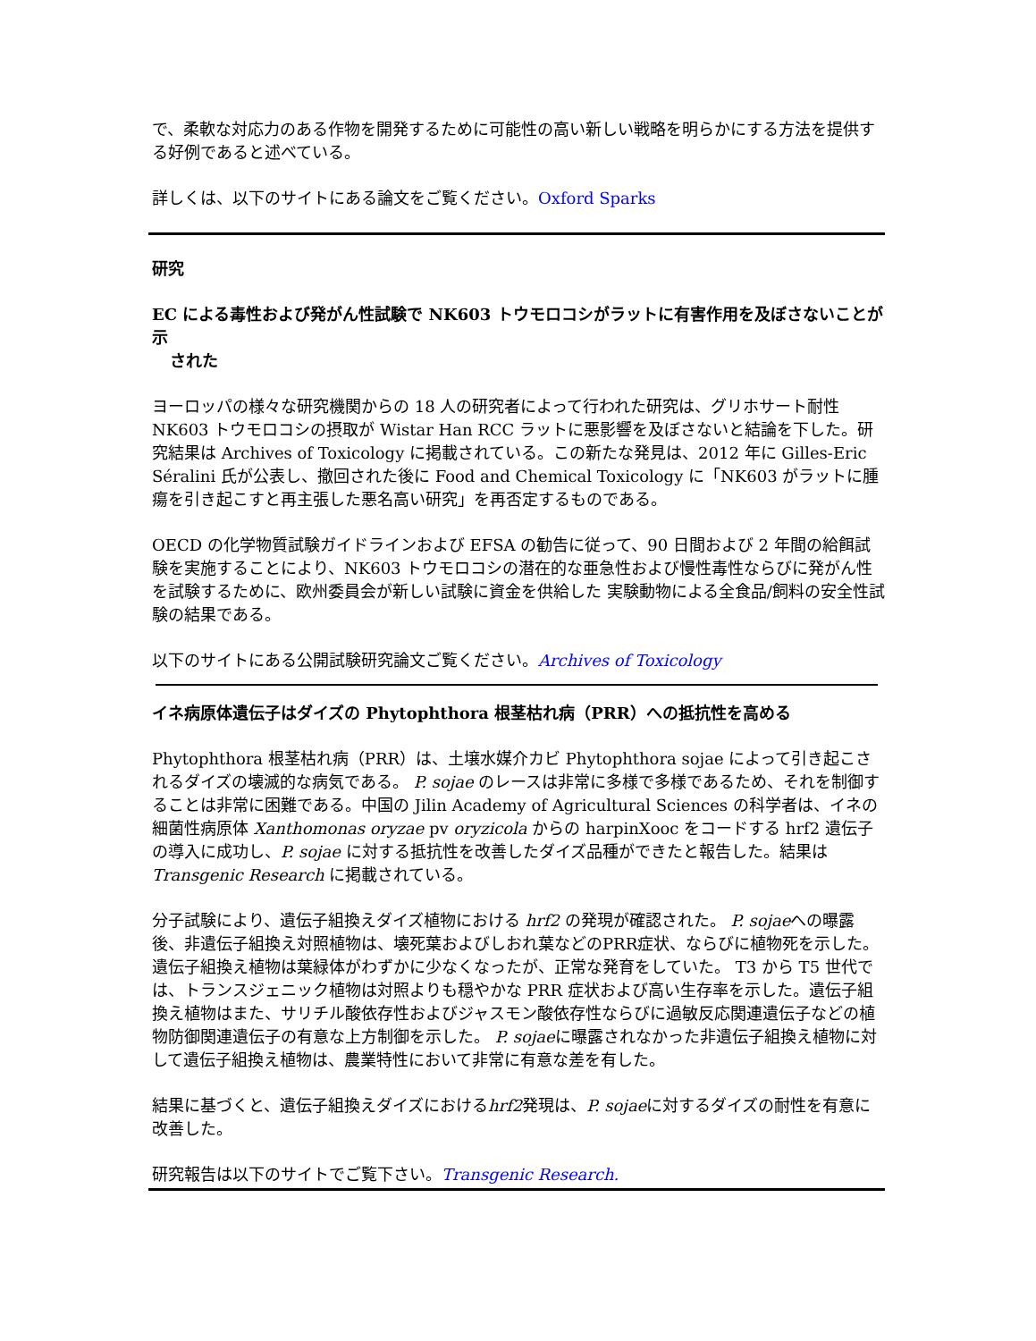で、柔軟な対応力のある作物を開発するために可能性の高い新しい戦略を明らかにする方法を提供する好例であると述べている。
詳しくは、以下のサイトにある論文をご覧ください。Oxford Sparks
研究
EC による毒性および発がん性試験で NK603 トウモロコシがラットに有害作用を及ぼさないことが示
された
ヨーロッパの様々な研究機関からの 18 人の研究者によって行われた研究は、グリホサート耐性 NK603 トウモロコシの摂取が Wistar Han RCC ラットに悪影響を及ぼさないと結論を下した。研究結果は Archives of Toxicology に掲載されている。この新たな発見は、2012 年に Gilles-Eric Séralini 氏が公表し、撤回された後に Food and Chemical Toxicology に「NK603 がラットに腫瘍を引き起こすと再主張した悪名高い研究」を再否定するものである。
OECD の化学物質試験ガイドラインおよび EFSA の勧告に従って、90 日間および 2 年間の給餌試験を実施することにより、NK603 トウモロコシの潜在的な亜急性および慢性毒性ならびに発がん性を試験するために、欧州委員会が新しい試験に資金を供給した 実験動物による全食品/飼料の安全性試験の結果である。
以下のサイトにある公開試験研究論文ご覧ください。Archives of Toxicology
イネ病原体遺伝子はダイズの Phytophthora 根茎枯れ病（PRR）への抵抗性を高める
Phytophthora 根茎枯れ病（PRR）は、土壌水媒介カビ Phytophthora sojae によって引き起こされるダイズの壊滅的な病気である。 P. sojae のレースは非常に多様で多様であるため、それを制御することは非常に困難である。中国の Jilin Academy of Agricultural Sciences の科学者は、イネの細菌性病原体 Xanthomonas oryzae pv oryzicola からの harpinXooc をコードする hrf2 遺伝子の導入に成功し、P. sojae に対する抵抗性を改善したダイズ品種ができたと報告した。結果は Transgenic Research に掲載されている。
分子試験により、遺伝子組換えダイズ植物における hrf2 の発現が確認された。 P. sojaeへの曝露後、非遺伝子組換え対照植物は、壊死葉およびしおれ葉などのPRR症状、ならびに植物死を示した。遺伝子組換え植物は葉緑体がわずかに少なくなったが、正常な発育をしていた。 T3 から T5 世代では、トランスジェニック植物は対照よりも穏やかな PRR 症状および高い生存率を示した。遺伝子組換え植物はまた、サリチル酸依存性およびジャスモン酸依存性ならびに過敏反応関連遺伝子などの植物防御関連遺伝子の有意な上方制御を示した。 P. sojaeに曝露されなかった非遺伝子組換え植物に対して遺伝子組換え植物は、農業特性において非常に有意な差を有した。
結果に基づくと、遺伝子組換えダイズにおけるhrf2発現は、P. sojaeに対するダイズの耐性を有意に改善した。
研究報告は以下のサイトでご覧下さい。Transgenic Research.